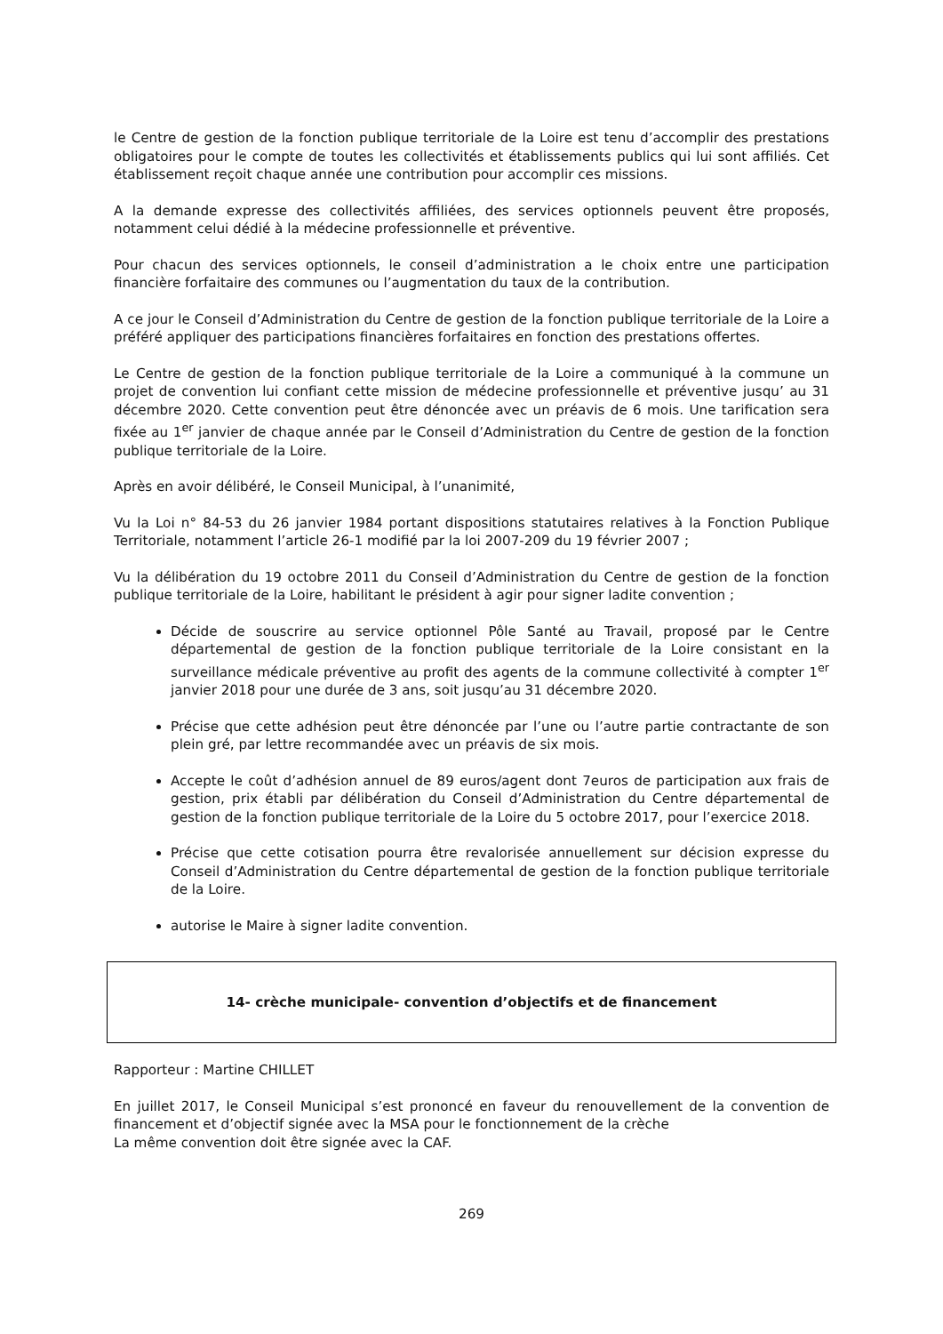le Centre de gestion de la fonction publique territoriale de la Loire est tenu d’accomplir des prestations obligatoires pour le compte de toutes les collectivités et établissements publics qui lui sont affiliés. Cet établissement reçoit chaque année une contribution pour accomplir ces missions.
A la demande expresse des collectivités affiliées, des services optionnels peuvent être proposés, notamment celui dédié à la médecine professionnelle et préventive.
Pour chacun des services optionnels, le conseil d’administration a le choix entre une participation financière forfaitaire des communes ou l’augmentation du taux de la contribution.
A ce jour le Conseil d’Administration du Centre de gestion de la fonction publique territoriale de la Loire a préféré appliquer des participations financières forfaitaires en fonction des prestations offertes.
Le Centre de gestion de la fonction publique territoriale de la Loire a communiqué à la commune un projet de convention lui confiant cette mission de médecine professionnelle et préventive jusqu’ au 31 décembre 2020. Cette convention peut être dénoncée avec un préavis de 6 mois. Une tarification sera fixée au 1<sup>er</sup> janvier de chaque année par le Conseil d’Administration du Centre de gestion de la fonction publique territoriale de la Loire.
Après en avoir délibéré, le Conseil Municipal, à l’unanimité,
Vu la Loi n° 84-53 du 26 janvier 1984 portant dispositions statutaires relatives à la Fonction Publique Territoriale, notamment l’article 26-1 modifié par la loi 2007-209 du 19 février 2007 ;
Vu la délibération du 19 octobre 2011 du Conseil d’Administration du Centre de gestion de la fonction publique territoriale de la Loire, habilitant le président à agir pour signer ladite convention ;
Décide de souscrire au service optionnel Pôle Santé au Travail, proposé par le Centre départemental de gestion de la fonction publique territoriale de la Loire consistant en la surveillance médicale préventive au profit des agents de la commune collectivité à compter 1<sup>er</sup> janvier 2018 pour une durée de 3 ans, soit jusqu’au 31 décembre 2020.
Précise que cette adhésion peut être dénoncée par l’une ou l’autre partie contractante de son plein gré, par lettre recommandée avec un préavis de six mois.
Accepte le coût d’adhésion annuel de 89 euros/agent dont 7euros de participation aux frais de gestion, prix établi par délibération du Conseil d’Administration du Centre départemental de gestion de la fonction publique territoriale de la Loire du 5 octobre 2017, pour l’exercice 2018.
Précise que cette cotisation pourra être revalorisée annuellement sur décision expresse du Conseil d’Administration du Centre départemental de gestion de la fonction publique territoriale de la Loire.
autorise le Maire à signer ladite convention.
14- crèche municipale- convention d’objectifs et de financement
Rapporteur : Martine CHILLET
En juillet 2017, le Conseil Municipal s’est prononcé en faveur du renouvellement de la convention de financement et d’objectif signée avec la MSA pour le fonctionnement de la crèche
La même convention doit être signée avec la CAF.
269